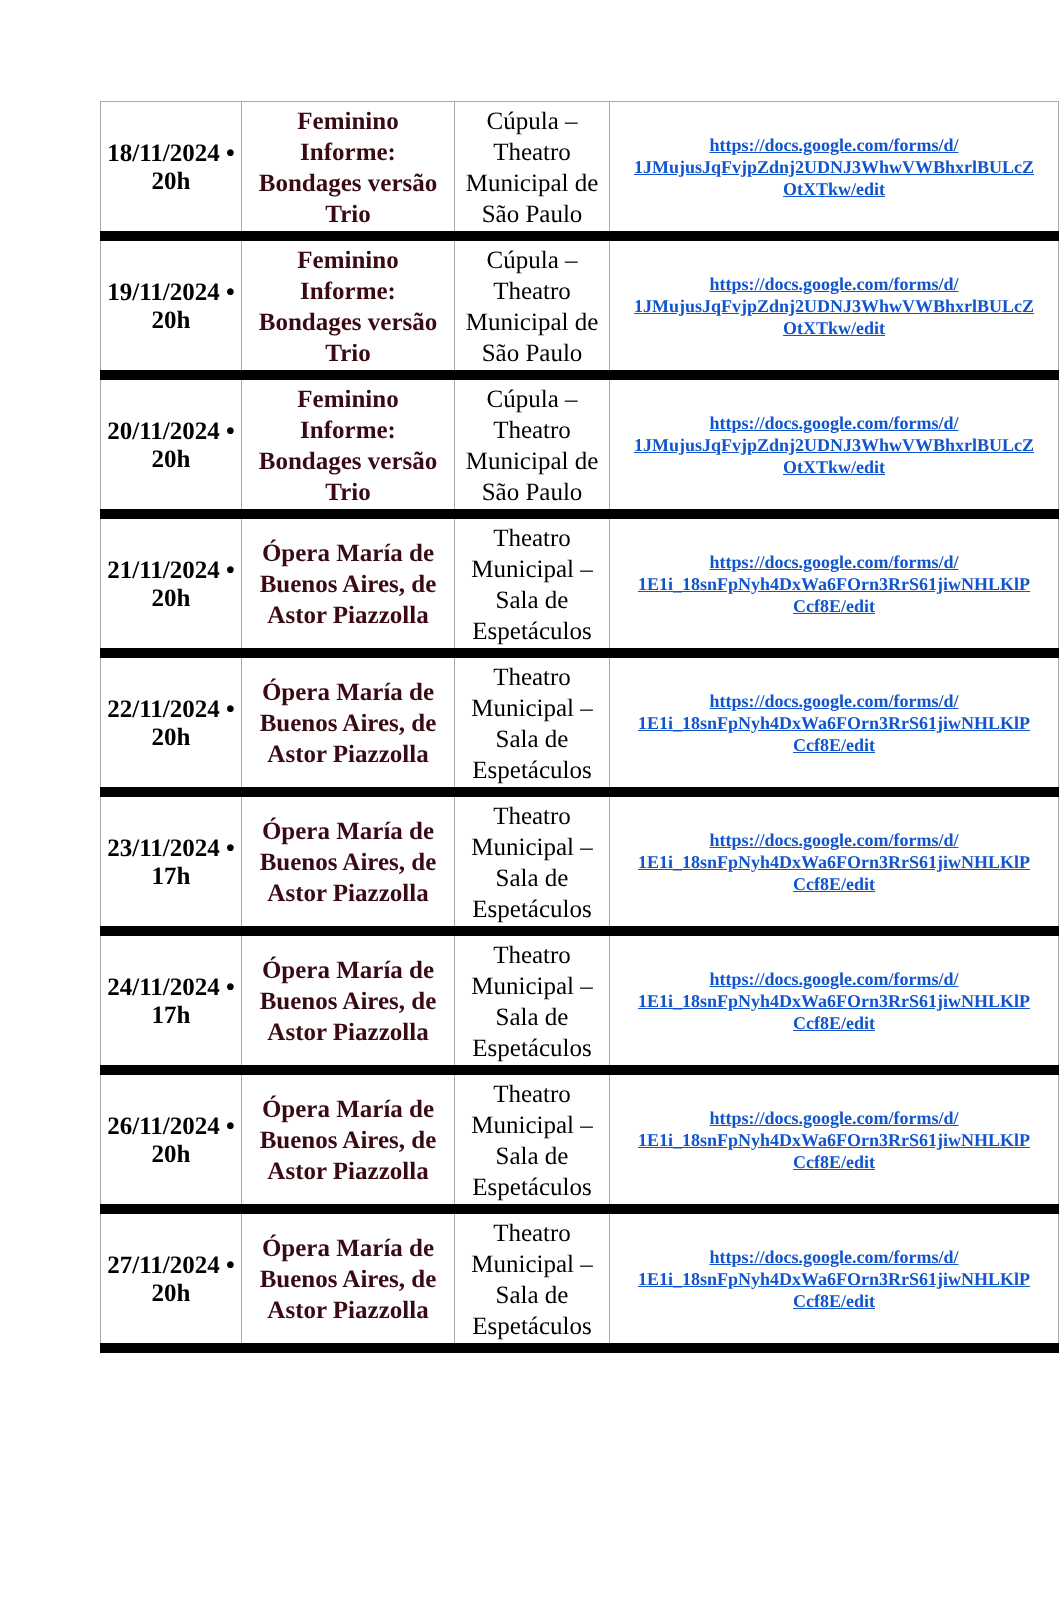| 18/11/2024 • 20h | Feminino Informe: Bondages versão Trio | Cúpula – Theatro Municipal de São Paulo | https://docs.google.com/forms/d/ 1JMujusJqFvjpZdnj2UDNJ3WhwVWBhxrlBULcZ OtXTkw/edit |
| 19/11/2024 • 20h | Feminino Informe: Bondages versão Trio | Cúpula – Theatro Municipal de São Paulo | https://docs.google.com/forms/d/ 1JMujusJqFvjpZdnj2UDNJ3WhwVWBhxrlBULcZ OtXTkw/edit |
| 20/11/2024 • 20h | Feminino Informe: Bondages versão Trio | Cúpula – Theatro Municipal de São Paulo | https://docs.google.com/forms/d/ 1JMujusJqFvjpZdnj2UDNJ3WhwVWBhxrlBULcZ OtXTkw/edit |
| 21/11/2024 • 20h | Ópera María de Buenos Aires, de Astor Piazzolla | Theatro Municipal – Sala de Espetáculos | https://docs.google.com/forms/d/ 1E1i_18snFpNyh4DxWa6FOrn3RrS61jiwNHLKlP Ccf8E/edit |
| 22/11/2024 • 20h | Ópera María de Buenos Aires, de Astor Piazzolla | Theatro Municipal – Sala de Espetáculos | https://docs.google.com/forms/d/ 1E1i_18snFpNyh4DxWa6FOrn3RrS61jiwNHLKlP Ccf8E/edit |
| 23/11/2024 • 17h | Ópera María de Buenos Aires, de Astor Piazzolla | Theatro Municipal – Sala de Espetáculos | https://docs.google.com/forms/d/ 1E1i_18snFpNyh4DxWa6FOrn3RrS61jiwNHLKlP Ccf8E/edit |
| 24/11/2024 • 17h | Ópera María de Buenos Aires, de Astor Piazzolla | Theatro Municipal – Sala de Espetáculos | https://docs.google.com/forms/d/ 1E1i_18snFpNyh4DxWa6FOrn3RrS61jiwNHLKlP Ccf8E/edit |
| 26/11/2024 • 20h | Ópera María de Buenos Aires, de Astor Piazzolla | Theatro Municipal – Sala de Espetáculos | https://docs.google.com/forms/d/ 1E1i_18snFpNyh4DxWa6FOrn3RrS61jiwNHLKlP Ccf8E/edit |
| 27/11/2024 • 20h | Ópera María de Buenos Aires, de Astor Piazzolla | Theatro Municipal – Sala de Espetáculos | https://docs.google.com/forms/d/ 1E1i_18snFpNyh4DxWa6FOrn3RrS61jiwNHLKlP Ccf8E/edit |